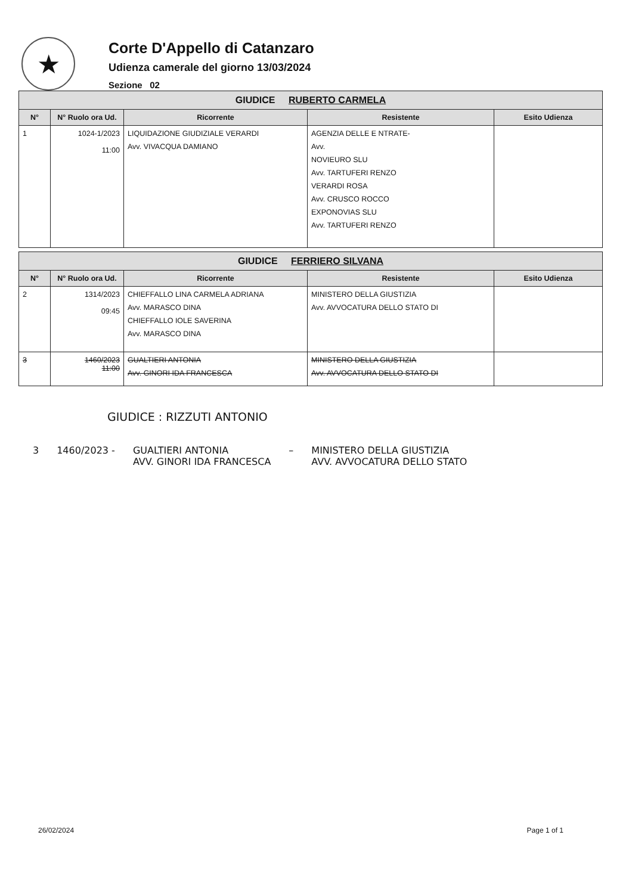★
Corte D'Appello di Catanzaro
Udienza camerale del giorno 13/03/2024
Sezione 02
| GIUDICE RUBERTO CARMELA | | | | |
| --- | --- | --- | --- | --- |
| N° | N° Ruolo ora Ud. | Ricorrente | Resistente | Esito Udienza |
| 1 | 1024-1/2023 11:00 | LIQUIDAZIONE GIUDIZIALE VERARDI Avv. VIVACQUA DAMIANO | AGENZIA DELLE E NTRATE- Avv. NOVIEURO SLU Avv. TARTUFERI RENZO VERARDI ROSA Avv. CRUSCO ROCCO EXPONOVIAS SLU Avv. TARTUFERI RENZO | |
| GIUDICE FERRIERO SILVANA | | | | |
| --- | --- | --- | --- | --- |
| N° | N° Ruolo ora Ud. | Ricorrente | Resistente | Esito Udienza |
| 2 | 1314/2023 09:45 | CHIEFFALLO LINA CARMELA ADRIANA Avv. MARASCO DINA CHIEFFALLO IOLE SAVERINA Avv. MARASCO DINA | MINISTERO DELLA GIUSTIZIA Avv. AVVOCATURA DELLO STATO DI | |
| 3 | 1460/2023 11:00 | GUALTIERI ANTONIA Avv. GINORI IDA FRANCESCA | MINISTERO DELLA GIUSTIZIA Avv. AVVOCATURA DELLO STATO DI | |
GIUDICE : RIZZUTI ANTONIO
3 1460/2023 - GUALTIERI ANTONIA
AVV. GINORI IDA FRANCESCA – MINISTERO DELLA GIUSTIZIA
AVV. AVVOCATURA DELLO STATO
26/02/2024 Page 1 of 1